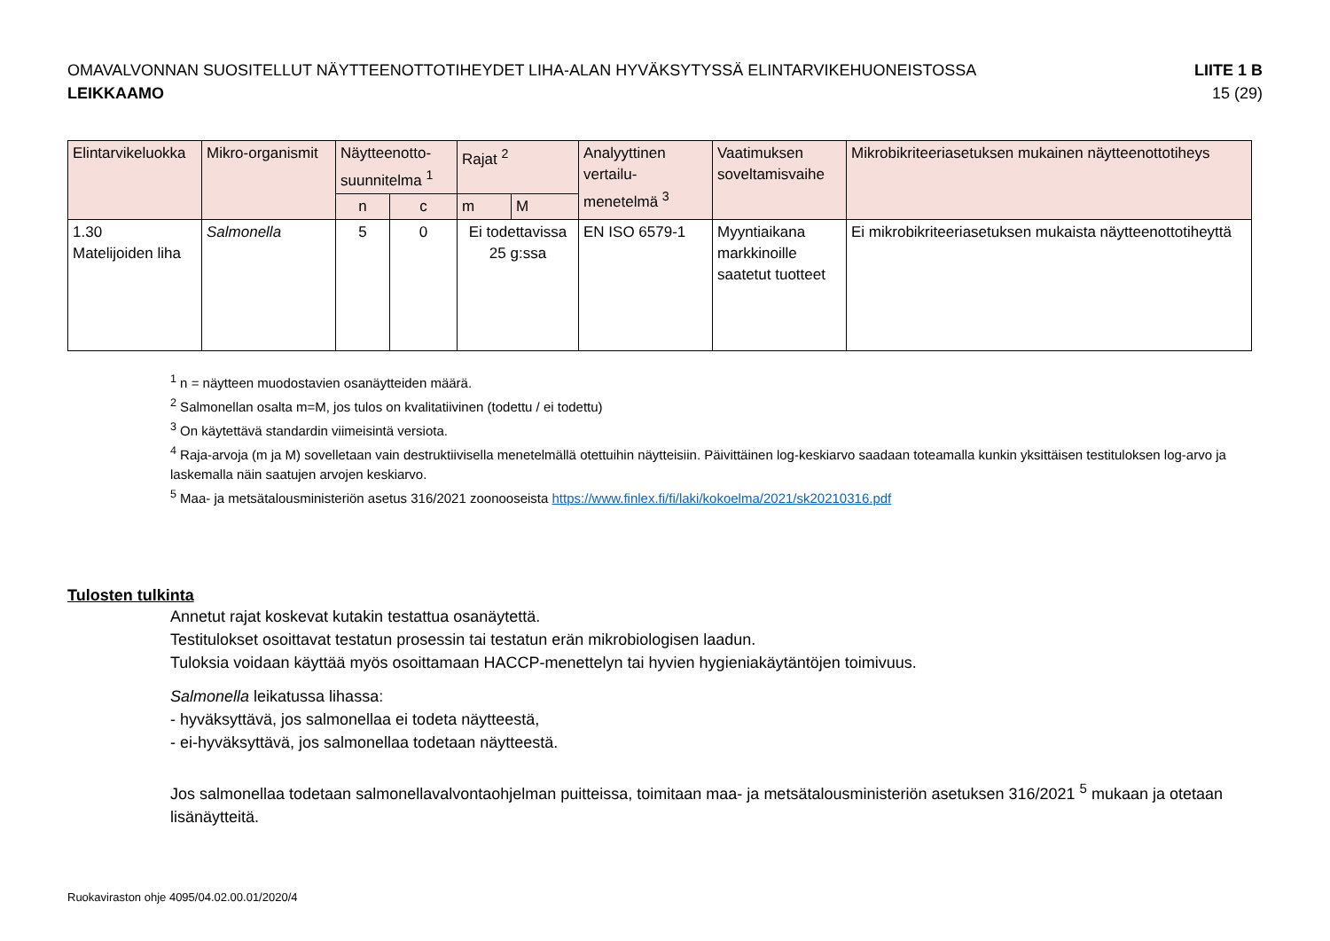OMAVALVONNAN SUOSITELLUT NÄYTTEENOTTOTIHEYDET LIHA-ALAN HYVÄKSYTYSSÄ ELINTARVIKEHUONEISTOSSA
LEIKKAAMO
LIITE 1 B
15 (29)
| Elintarvikeluokka | Mikro-organismit | Näytteenotto-suunnitelma <sup>1</sup> | | Rajat <sup>2</sup> | | Analyyttinen vertailu-menetelmä <sup>3</sup> | Vaatimuksen soveltamisvaihe | Mikrobikriteeriasetuksen mukainen näytteenottotiheys |
| --- | --- | --- | --- | --- | --- | --- | --- | --- |
| | | n | c | m | M | | | |
| 1.30 Matelijoiden liha | Salmonella | 5 | 0 | Ei todettavissa 25 g:ssa | | EN ISO 6579-1 | Myyntiaikana markkinoille saatetut tuotteet | Ei mikrobikriteeriasetuksen mukaista näytteenottotiheyttä |
<sup>1</sup> n = näytteen muodostavien osanäytteiden määrä.
<sup>2</sup> Salmonellan osalta m=M, jos tulos on kvalitatiivinen (todettu / ei todettu)
<sup>3</sup> On käytettävä standardin viimeisintä versiota.
<sup>4</sup> Raja-arvoja (m ja M) sovelletaan vain destruktiivisella menetelmällä otettuihin näytteisiin. Päivittäinen log-keskiarvo saadaan toteamalla kunkin yksittäisen testituloksen log-arvo ja laskemalla näin saatujen arvojen keskiarvo.
<sup>5</sup> Maa- ja metsätalousministeriön asetus 316/2021 zoonooseista https://www.finlex.fi/fi/laki/kokoelma/2021/sk20210316.pdf
Tulosten tulkinta
Annetut rajat koskevat kutakin testattua osanäytettä.
Testitulokset osoittavat testatun prosessin tai testatun erän mikrobiologisen laadun.
Tuloksia voidaan käyttää myös osoittamaan HACCP-menettelyn tai hyvien hygieniakäytäntöjen toimivuus.
Salmonella leikatussa lihassa:
- hyväksyttävä, jos salmonellaa ei todeta näytteestä,
- ei-hyväksyttävä, jos salmonellaa todetaan näytteestä.
Jos salmonellaa todetaan salmonellavalvontaohjelman puitteissa, toimitaan maa- ja metsätalousministeriön asetuksen 316/2021 <sup>5</sup> mukaan ja otetaan lisänäytteitä.
Ruokaviraston ohje 4095/04.02.00.01/2020/4